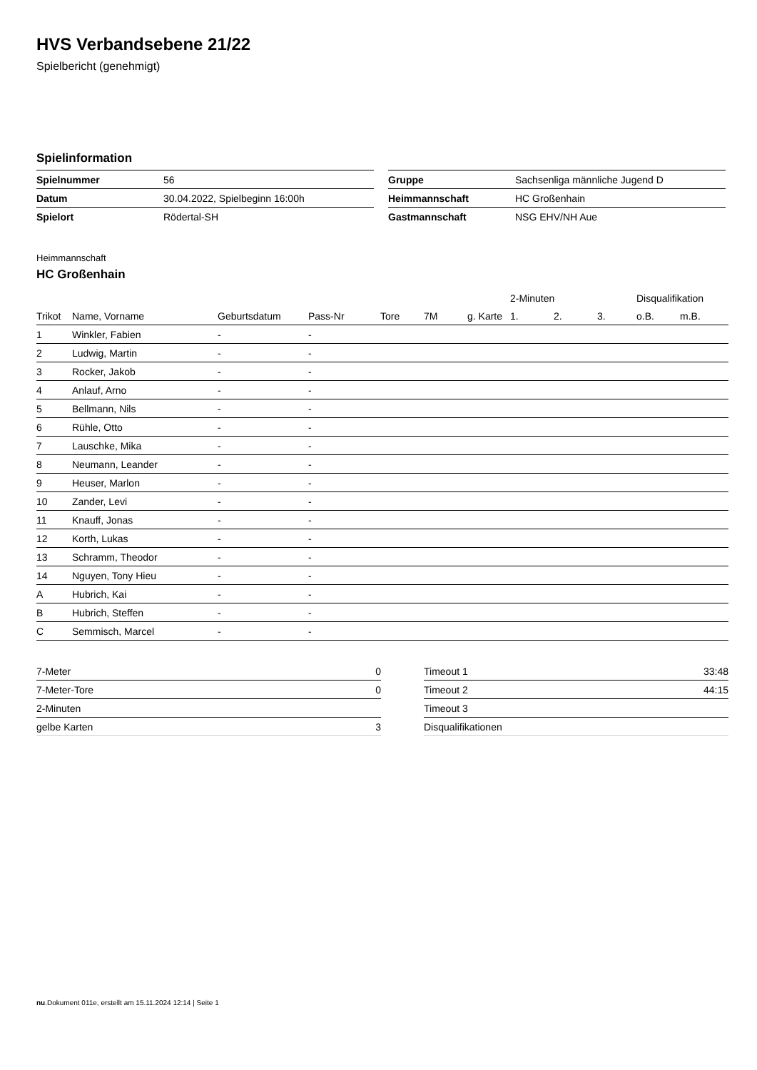HVS Verbandsebene 21/22
Spielbericht (genehmigt)
Spielinformation
| Spielnummer | 56 |
| Datum | 30.04.2022, Spielbeginn 16:00h |
| Spielort | Rödertal-SH |
| Gruppe | Sachsenliga männliche Jugend D |
| Heimmannschaft | HC Großenhain |
| Gastmannschaft | NSG EHV/NH Aue |
Heimmannschaft
HC Großenhain
| | | | | | | | 2-Minuten | | | Disqualifikation | |
| --- | --- | --- | --- | --- | --- | --- | --- | --- | --- | --- | --- |
| Trikot | Name, Vorname | Geburtsdatum | Pass-Nr | Tore | 7M | g. Karte | 1. | 2. | 3. | o.B. | m.B. |
| 1 | Winkler, Fabien | - | - | | | | | | | | |
| 2 | Ludwig, Martin | - | - | | | | | | | | |
| 3 | Rocker, Jakob | - | - | | | | | | | | |
| 4 | Anlauf, Arno | - | - | | | | | | | | |
| 5 | Bellmann, Nils | - | - | | | | | | | | |
| 6 | Rühle, Otto | - | - | | | | | | | | |
| 7 | Lauschke, Mika | - | - | | | | | | | | |
| 8 | Neumann, Leander | - | - | | | | | | | | |
| 9 | Heuser, Marlon | - | - | | | | | | | | |
| 10 | Zander, Levi | - | - | | | | | | | | |
| 11 | Knauff, Jonas | - | - | | | | | | | | |
| 12 | Korth, Lukas | - | - | | | | | | | | |
| 13 | Schramm, Theodor | - | - | | | | | | | | |
| 14 | Nguyen, Tony Hieu | - | - | | | | | | | | |
| A | Hubrich, Kai | - | - | | | | | | | | |
| B | Hubrich, Steffen | - | - | | | | | | | | |
| C | Semmisch, Marcel | - | - | | | | | | | | |
| 7-Meter | 0 |
| 7-Meter-Tore | 0 |
| 2-Minuten | |
| gelbe Karten | 3 |
| Timeout 1 | 33:48 |
| Timeout 2 | 44:15 |
| Timeout 3 | |
| Disqualifikationen | |
nu.Dokument 011e, erstellt am 15.11.2024 12:14 | Seite 1